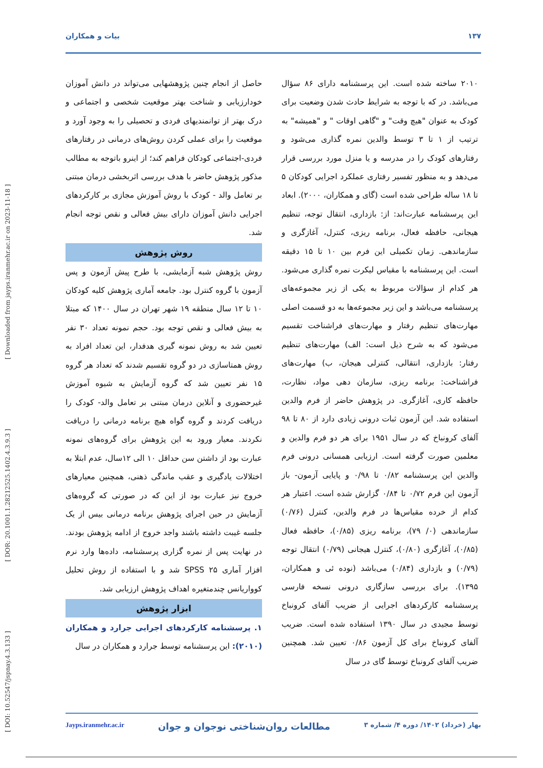۱۳۷ بیات و همکاران
[ DOI: 10.52547/jspnay.4.3.133 ] [ DOR: 20.1001.1.28212525.1402.4.3.9.3 ] [ Downloaded from jayps.iranmehr.ac.ir on 2023-11-18 ]
حاصل از انجام چنین پژوهشهایی می‌تواند در دانش آموزان خودارزیابی و شناخت بهتر موقعیت شخصی و اجتماعی و درک بهتر از توانمندیهای فردی و تحصیلی را به وجود آورد و موقعیت را برای عملی کردن روش‌های درمانی در رفتارهای فردی-اجتماعی کودکان فراهم کند؛ از اینرو باتوجه به مطالب مذکور پژوهش حاضر با هدف بررسی اثربخشی درمان مبتنی بر تعامل والد - کودک با روش آموزش مجازی بر کارکردهای اجرایی دانش آموزان دارای بیش فعالی و نقص توجه انجام شد.
روش پژوهش
روش پژوهش شبه آزمایشی، با طرح پیش آزمون و پس آزمون با گروه کنترل بود. جامعه آماری پژوهش کلیه کودکان ۱۰ تا ۱۲ سال منطقه ۱۹ شهر تهران در سال ۱۴۰۰ که مبتلا به بیش فعالی و نقص توجه بود. حجم نمونه تعداد ۳۰ نفر تعیین شد به روش نمونه گیری هدفدار، این تعداد افراد به روش همتاسازی در دو گروه تقسیم شدند که تعداد هر گروه ۱۵ نفر تعیین شد که گروه آزمایش به شیوه آموزش غیرحضوری و آنلاین درمان مبتنی بر تعامل والد- کودک را دریافت کردند و گروه گواه هیچ برنامه درمانی را دریافت نکردند. معیار ورود به این پژوهش برای گروه‌های نمونه عبارت بود از داشتن سن حداقل ۱۰ الی ۱۲سال، عدم ابتلا به اختلالات یادگیری و عقب ماندگی ذهنی، همچنین معیارهای خروج نیز عبارت بود از این که در صورتی که گروه‌های آزمایش در حین اجرای پژوهش برنامه درمانی بیس از یک جلسه غیبت داشته باشند واجد خروج از ادامه پژوهش بودند. در نهایت پس از نمره گزاری پرسشنامه، داده‌ها وارد نرم افزار آماری SPSS ۲۵ شد و با استفاده از روش تحلیل کوواریانس چندمتغیره اهداف پژوهش ارزیابی شد.
ابزار پژوهش
۱. پرسشنامه کارکردهای اجرایی جرارد و همکاران (۲۰۱۰): این پرسشنامه توسط جرارد و همکاران در سال
۲۰۱۰ ساخته شده است. این پرسشنامه دارای ۸۶ سؤال می‌باشد. در که با توجه به شرایط حادث شدن وضعیت برای کودک به عنوان "هیچ وقت" و "گاهی اوقات " و "همیشه" به ترتیب از ۱ تا ۳ توسط والدین نمره گذاری می‌شود و رفتارهای کودک را در مدرسه و یا منزل مورد بررسی قرار می‌دهد و به منظور تفسیر رفتاری عملکرد اجرایی کودکان ۵ تا ۱۸ ساله طراحی شده است (گای و همکاران، ۲۰۰۰). ابعاد این پرسشنامه عبارت‌اند: از: بازداری، انتقال توجه، تنظیم هیجانی، حافظه فعال، برنامه ریزی، کنترل، آغازگری و سازماندهی. زمان تکمیلی این فرم بین ۱۰ تا ۱۵ دقیقه است. این پرسشنامه با مقیاس لیکرت نمره گذاری می‌شود. هر کدام از سؤالات مربوط به یکی از زیر مجموعه‌های پرسشنامه می‌باشد و این زیر مجموعه‌ها به دو قسمت اصلی مهارت‌های تنظیم رفتار و مهارت‌های فراشناخت تقسیم می‌شود که به شرح ذیل است: الف) مهارت‌های تنظیم رفتار: بازداری، انتقالی، کنترلی هیجان، ب) مهارت‌های فراشناخت: برنامه ریزی، سازمان دهی مواد، نظارت، حافظه کاری، آغازگری. در پژوهش حاضر از فرم والدین استفاده شد. این آزمون ثبات درونی زیادی دارد از ۸۰ تا ۹۸ آلفای کرونباخ که در سال ۱۹۵۱ برای هر دو فرم والدین و معلمین صورت گرفته است. ارزیابی همسانی درونی فرم والدین این پرسشنامه ۰/۸۲ تا ۰/۹۸ و پایایی آزمون- باز آزمون این فرم ۰/۷۲ تا ۰/۸۴ گزارش شده است. اعتبار هر کدام از خرده مقیاس‌ها در فرم والدین، کنترل (۰/۷۶) سازماندهی (۰/ ۷۹)، برنامه ریزی (۰/۸۵)، حافظه فعال (۰/۸۵)، آغازگری (۰/۸۰)، کنترل هیجانی (۰/۷۹) انتقال توجه (۰/۷۹) و بازداری (۰/۸۴) می‌باشد (نوده ئی و همکاران، ۱۳۹۵). برای بررسی سازگاری درونی نسخه فارسی پرسشنامه کارکردهای اجرایی از ضریب آلفای کرونباخ توسط مجیدی در سال ۱۳۹۰ استفاده شده است. ضریب آلفای کرونباخ برای کل آزمون ۰/۸۶ تعیین شد. همچنین ضریب آلفای کرونباخ توسط گای در سال
بهار (خرداد) ۱۴۰۲/ دوره ۴/ شماره ۳ مطالعات روان‌شناختی نوجوان و جوان Jayps.iranmehr.ac.ir